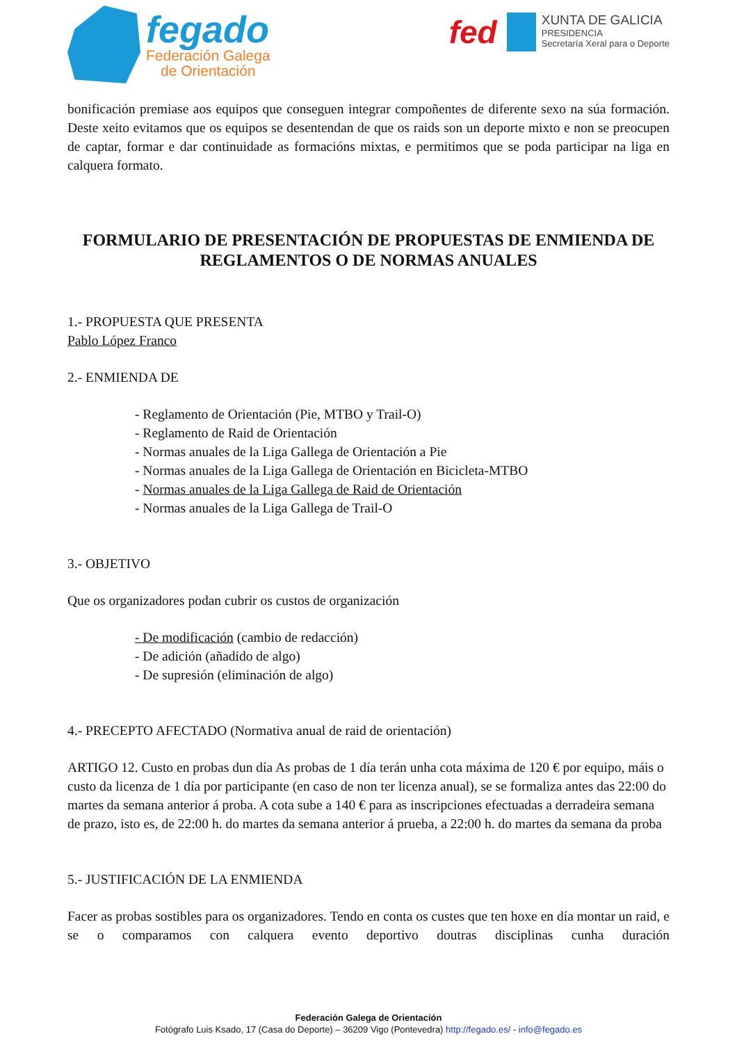fegado
Federación Galega
de Orientación
fed
XUNTA DE GALICIA
PRESIDENCIA
Secretaría Xeral para o Deporte
bonificación premiase aos equipos que conseguen integrar compoñentes de diferente sexo na súa formación. Deste xeito evitamos que os equipos se desentendan de que os raids son un deporte mixto e non se preocupen de captar, formar e dar continuidade as formacións mixtas, e permitimos que se poda participar na liga en calquera formato.
FORMULARIO DE PRESENTACIÓN DE PROPUESTAS DE ENMIENDA DE REGLAMENTOS O DE NORMAS ANUALES
1.- PROPUESTA QUE PRESENTA
Pablo López Franco
2.- ENMIENDA DE
- Reglamento de Orientación (Pie, MTBO y Trail-O)
- Reglamento de Raid de Orientación
- Normas anuales de la Liga Gallega de Orientación a Pie
- Normas anuales de la Liga Gallega de Orientación en Bicicleta-MTBO
- Normas anuales de la Liga Gallega de Raid de Orientación
- Normas anuales de la Liga Gallega de Trail-O
3.- OBJETIVO
Que os organizadores podan cubrir os custos de organización
- De modificación (cambio de redacción)
- De adición (añadido de algo)
- De supresión (eliminación de algo)
4.- PRECEPTO AFECTADO (Normativa anual de raid de orientación)
ARTIGO 12. Custo en probas dun día As probas de 1 día terán unha cota máxima de 120 € por equipo, máis o custo da licenza de 1 día por participante (en caso de non ter licenza anual), se se formaliza antes das 22:00 do martes da semana anterior á proba. A cota sube a 140 € para as inscripciones efectuadas a derradeira semana de prazo, isto es, de 22:00 h. do martes da semana anterior á prueba, a 22:00 h. do martes da semana da proba
5.- JUSTIFICACIÓN DE LA ENMIENDA
Facer as probas sostibles para os organizadores. Tendo en conta os custes que ten hoxe en día montar un raid, e se o comparamos con calquera evento deportivo doutras disciplinas cunha duración
Federación Galega de Orientación
Fotógrafo Luis Ksado, 17 (Casa do Deporte) – 36209 Vigo (Pontevedra) http://fegado.es/ - info@fegado.es